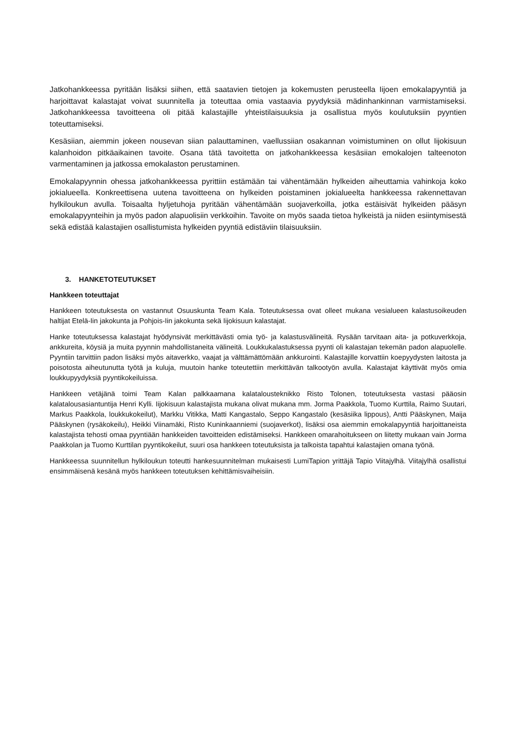Jatkohankkeessa pyritään lisäksi siihen, että saatavien tietojen ja kokemusten perusteella Iijoen emokalapyyntiä ja harjoittavat kalastajat voivat suunnitella ja toteuttaa omia vastaavia pyydyksiä mädinhankinnan varmistamiseksi. Jatkohankkeessa tavoitteena oli pitää kalastajille yhteistilaisuuksia ja osallistua myös koulutuksiin pyyntien toteuttamiseksi.
Kesäsiian, aiemmin jokeen nousevan siian palauttaminen, vaellussiian osakannan voimistuminen on ollut Iijokisuun kalanhoidon pitkäaikainen tavoite. Osana tätä tavoitetta on jatkohankkeessa kesäsiian emokalojen talteenoton varmentaminen ja jatkossa emokalaston perustaminen.
Emokalapyynnin ohessa jatkohankkeessa pyrittiin estämään tai vähentämään hylkeiden aiheuttamia vahinkoja koko jokialueella. Konkreettisena uutena tavoitteena on hylkeiden poistaminen jokialueelta hankkeessa rakennettavan hylkiloukun avulla. Toisaalta hyljetuhoja pyritään vähentämään suojaverkoilla, jotka estäisivät hylkeiden pääsyn emokalapyynteihin ja myös padon alapuolisiin verkkoihin. Tavoite on myös saada tietoa hylkeistä ja niiden esiintymisestä sekä edistää kalastajien osallistumista hylkeiden pyyntiä edistäviin tilaisuuksiin.
3. HANKETOTEUTUKSET
Hankkeen toteuttajat
Hankkeen toteutuksesta on vastannut Osuuskunta Team Kala. Toteutuksessa ovat olleet mukana vesialueen kalastusoikeuden haltijat Etelä-Iin jakokunta ja Pohjois-Iin jakokunta sekä Iijokisuun kalastajat.
Hanke toteutuksessa kalastajat hyödynsivät merkittävästi omia työ- ja kalastusvälineitä. Rysään tarvitaan aita- ja potkuverkkoja, ankkureita, köysiä ja muita pyynnin mahdollistaneita välineitä. Loukkukalastuksessa pyynti oli kalastajan tekemän padon alapuolelle. Pyyntiin tarvittiin padon lisäksi myös aitaverkko, vaajat ja välttämättömään ankkurointi. Kalastajille korvattiin koepyydysten laitosta ja poisotosta aiheutunutta työtä ja kuluja, muutoin hanke toteutettiin merkittävän talkootyön avulla. Kalastajat käyttivät myös omia loukkupyydyksiä pyyntikokeiluissa.
Hankkeen vetäjänä toimi Team Kalan palkkaamana kalatalousteknikko Risto Tolonen, toteutuksesta vastasi pääosin kalatalousasiantuntija Henri Kylli. Iijokisuun kalastajista mukana olivat mukana mm. Jorma Paakkola, Tuomo Kurttila, Raimo Suutari, Markus Paakkola, loukkukokeilut), Markku Vitikka, Matti Kangastalo, Seppo Kangastalo (kesäsiika lippous), Antti Pääskynen, Maija Pääskynen (rysäkokeilu), Heikki Viinamäki, Risto Kuninkaanniemi (suojaverkot), lisäksi osa aiemmin emokalapyyntiä harjoittaneista kalastajista tehosti omaa pyyntiään hankkeiden tavoitteiden edistämiseksi. Hankkeen omarahoitukseen on liitetty mukaan vain Jorma Paakkolan ja Tuomo Kurttilan pyyntikokeilut, suuri osa hankkeen toteutuksista ja talkoista tapahtui kalastajien omana työnä.
Hankkeessa suunnitellun hylkiloukun toteutti hankesuunnitelman mukaisesti LumiTapion yrittäjä Tapio Viitajylhä. Viitajylhä osallistui ensimmäisenä kesänä myös hankkeen toteutuksen kehittämisvaiheisiin.